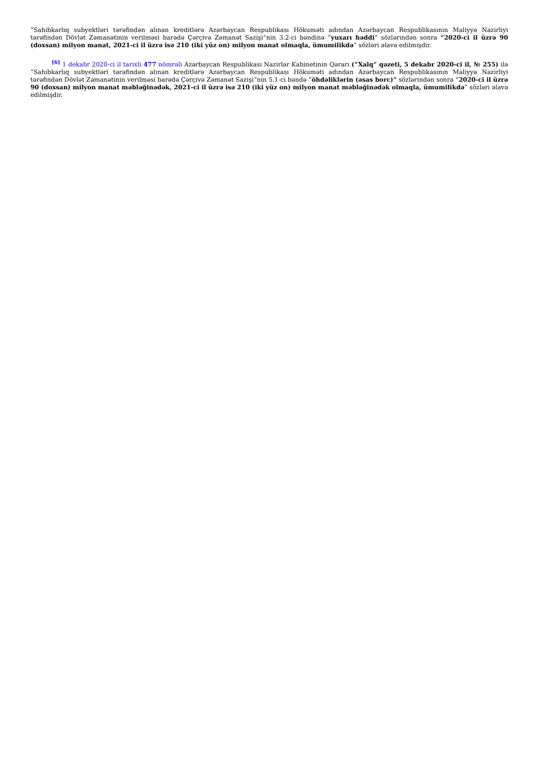“Sahibkarlıq subyektləri tərəfindən alınan kreditlərə Azərbaycan Respublikası Hökuməti adından Azərbaycan Respublikasının Maliyyə Nazirliyi tərəfindən Dövlət Zəmanətinin verilməsi barədə Çərçivə Zəmanət Sazişi”nin 3.2-ci bəndinə “yuxarı həddi” sözlərindən sonra “2020-ci il üzrə 90 (doxsan) milyon manat, 2021-ci il üzrə isə 210 (iki yüz on) milyon manat olmaqla, ümumilikdə” sözləri əlavə edilmişdir.
<sup>[6]</sup> 1 dekabr 2020-ci il tarixli 477 nömrəli Azərbaycan Respublikası Nazirlər Kabinetinin Qərarı (“Xalq” qəzeti, 5 dekabr 2020-ci il, № 255) ilə “Sahibkarlıq subyektləri tərəfindən alınan kreditlərə Azərbaycan Respublikası Hökuməti adından Azərbaycan Respublikasının Maliyyə Nazirliyi tərəfindən Dövlət Zəmanətinin verilməsi barədə Çərçivə Zəmanət Sazişi”nin 5.1-ci bəndə “öhdəliklərin (əsas borc)” sözlərindən sonra “2020-ci il üzrə 90 (doxsan) milyon manat məbləğinədək, 2021-ci il üzrə isə 210 (iki yüz on) milyon manat məbləğinədək olmaqla, ümumilikdə” sözləri əlavə edilmişdir.